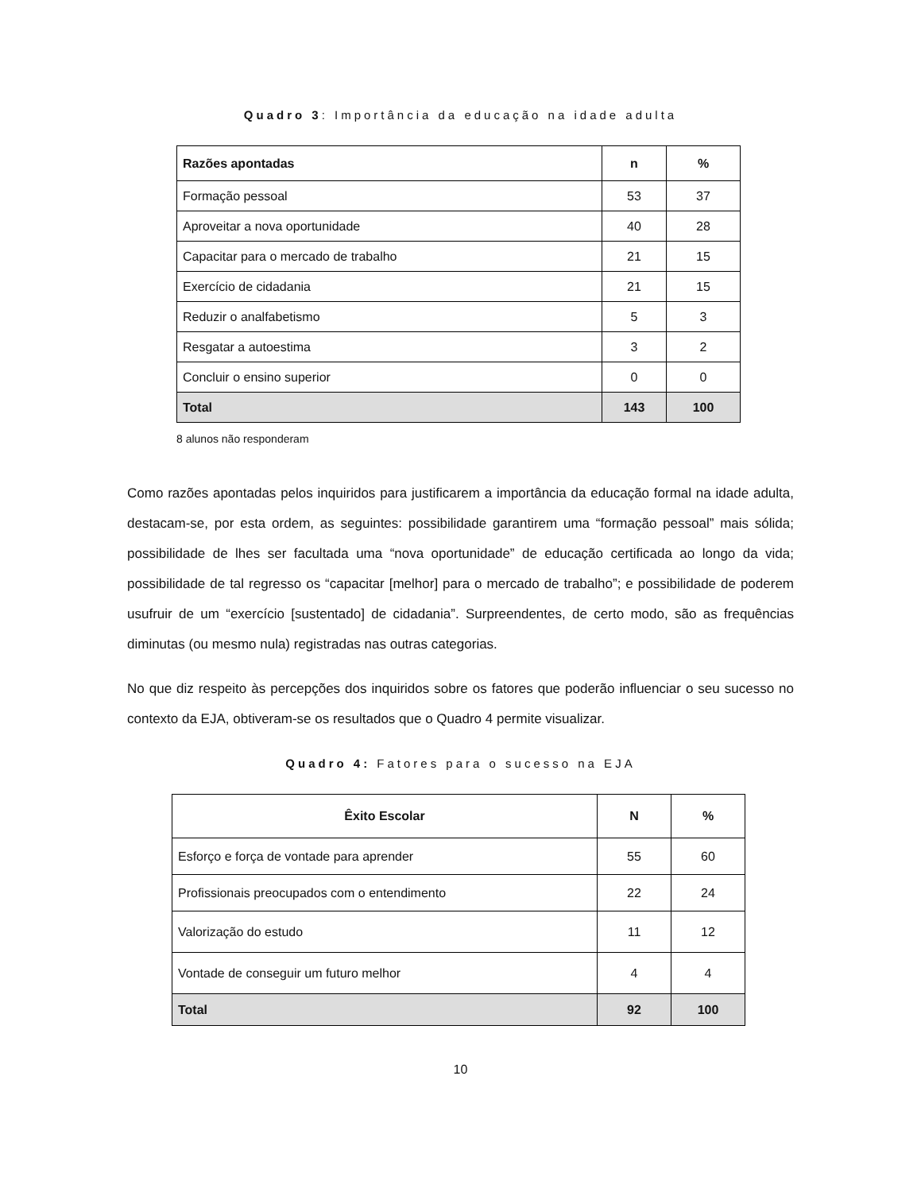Quadro 3: Importância da educação na idade adulta
| Razões apontadas | n | % |
| --- | --- | --- |
| Formação pessoal | 53 | 37 |
| Aproveitar a nova oportunidade | 40 | 28 |
| Capacitar para o mercado de trabalho | 21 | 15 |
| Exercício de cidadania | 21 | 15 |
| Reduzir o analfabetismo | 5 | 3 |
| Resgatar a autoestima | 3 | 2 |
| Concluir o ensino superior | 0 | 0 |
| Total | 143 | 100 |
8 alunos não responderam
Como razões apontadas pelos inquiridos para justificarem a importância da educação formal na idade adulta, destacam-se, por esta ordem, as seguintes: possibilidade garantirem uma “formação pessoal” mais sólida; possibilidade de lhes ser facultada uma “nova oportunidade” de educação certificada ao longo da vida; possibilidade de tal regresso os “capacitar [melhor] para o mercado de trabalho”; e possibilidade de poderem usufruir de um “exercício [sustentado] de cidadania”. Surpreendentes, de certo modo, são as frequências diminutas (ou mesmo nula) registradas nas outras categorias.
No que diz respeito às percepções dos inquiridos sobre os fatores que poderão influenciar o seu sucesso no contexto da EJA, obtiveram-se os resultados que o Quadro 4 permite visualizar.
Quadro 4: Fatores para o sucesso na EJA
| Êxito Escolar | N | % |
| --- | --- | --- |
| Esforço e força de vontade para aprender | 55 | 60 |
| Profissionais preocupados com o entendimento | 22 | 24 |
| Valorização do estudo | 11 | 12 |
| Vontade de conseguir um futuro melhor | 4 | 4 |
| Total | 92 | 100 |
10